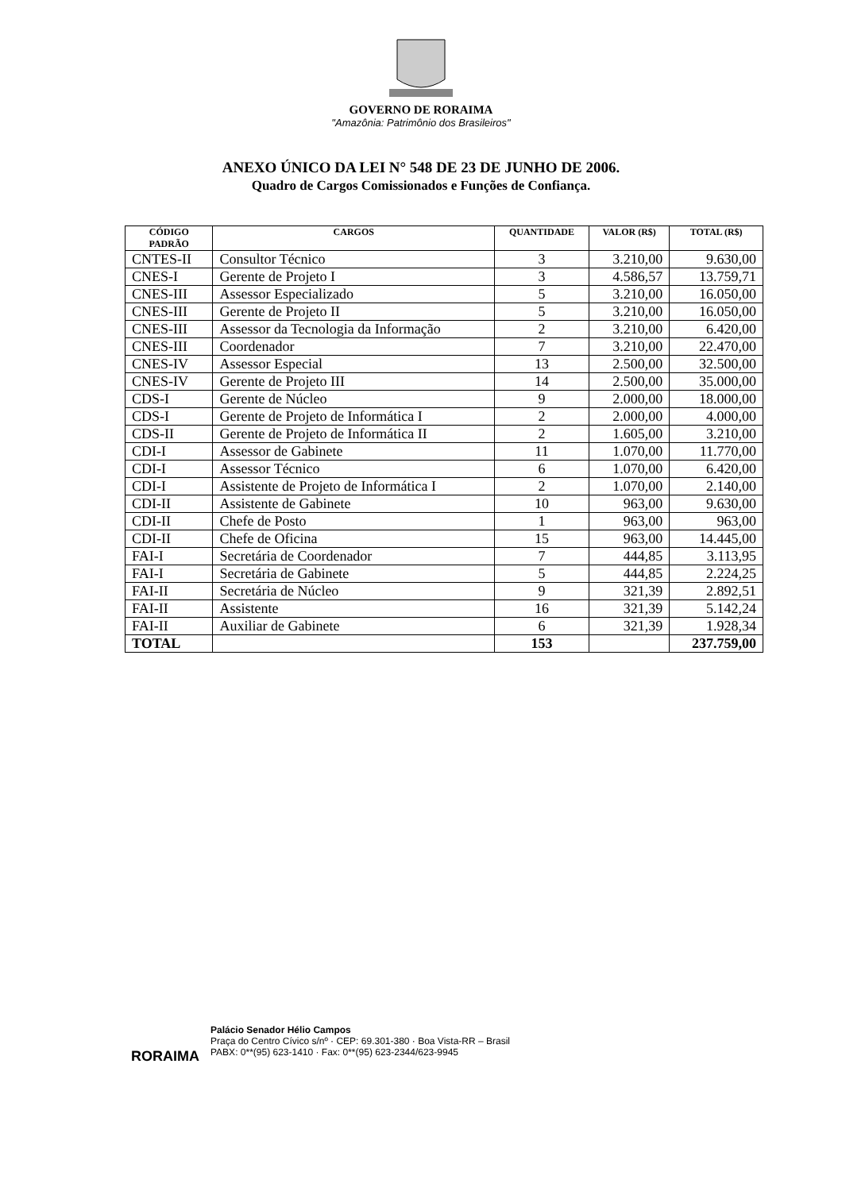GOVERNO DE RORAIMA
"Amazônia: Patrimônio dos Brasileiros"
ANEXO ÚNICO DA LEI N° 548 DE 23 DE JUNHO DE 2006.
Quadro de Cargos Comissionados e Funções de Confiança.
| CÓDIGO PADRÃO | CARGOS | QUANTIDADE | VALOR (R$) | TOTAL (R$) |
| --- | --- | --- | --- | --- |
| CNTES-II | Consultor Técnico | 3 | 3.210,00 | 9.630,00 |
| CNES-I | Gerente de Projeto I | 3 | 4.586,57 | 13.759,71 |
| CNES-III | Assessor Especializado | 5 | 3.210,00 | 16.050,00 |
| CNES-III | Gerente de Projeto II | 5 | 3.210,00 | 16.050,00 |
| CNES-III | Assessor da Tecnologia da Informação | 2 | 3.210,00 | 6.420,00 |
| CNES-III | Coordenador | 7 | 3.210,00 | 22.470,00 |
| CNES-IV | Assessor Especial | 13 | 2.500,00 | 32.500,00 |
| CNES-IV | Gerente de Projeto III | 14 | 2.500,00 | 35.000,00 |
| CDS-I | Gerente de Núcleo | 9 | 2.000,00 | 18.000,00 |
| CDS-I | Gerente de Projeto de Informática I | 2 | 2.000,00 | 4.000,00 |
| CDS-II | Gerente de Projeto de Informática II | 2 | 1.605,00 | 3.210,00 |
| CDI-I | Assessor de Gabinete | 11 | 1.070,00 | 11.770,00 |
| CDI-I | Assessor Técnico | 6 | 1.070,00 | 6.420,00 |
| CDI-I | Assistente de Projeto de Informática I | 2 | 1.070,00 | 2.140,00 |
| CDI-II | Assistente de Gabinete | 10 | 963,00 | 9.630,00 |
| CDI-II | Chefe de Posto | 1 | 963,00 | 963,00 |
| CDI-II | Chefe de Oficina | 15 | 963,00 | 14.445,00 |
| FAI-I | Secretária de Coordenador | 7 | 444,85 | 3.113,95 |
| FAI-I | Secretária de Gabinete | 5 | 444,85 | 2.224,25 |
| FAI-II | Secretária de Núcleo | 9 | 321,39 | 2.892,51 |
| FAI-II | Assistente | 16 | 321,39 | 5.142,24 |
| FAI-II | Auxiliar de Gabinete | 6 | 321,39 | 1.928,34 |
| TOTAL | | 153 | | 237.759,00 |
RORAIMA
Palácio Senador Hélio Campos
Praça do Centro Cívico s/nº · CEP: 69.301-380 · Boa Vista-RR – Brasil
PABX: 0**(95) 623-1410 · Fax: 0**(95) 623-2344/623-9945